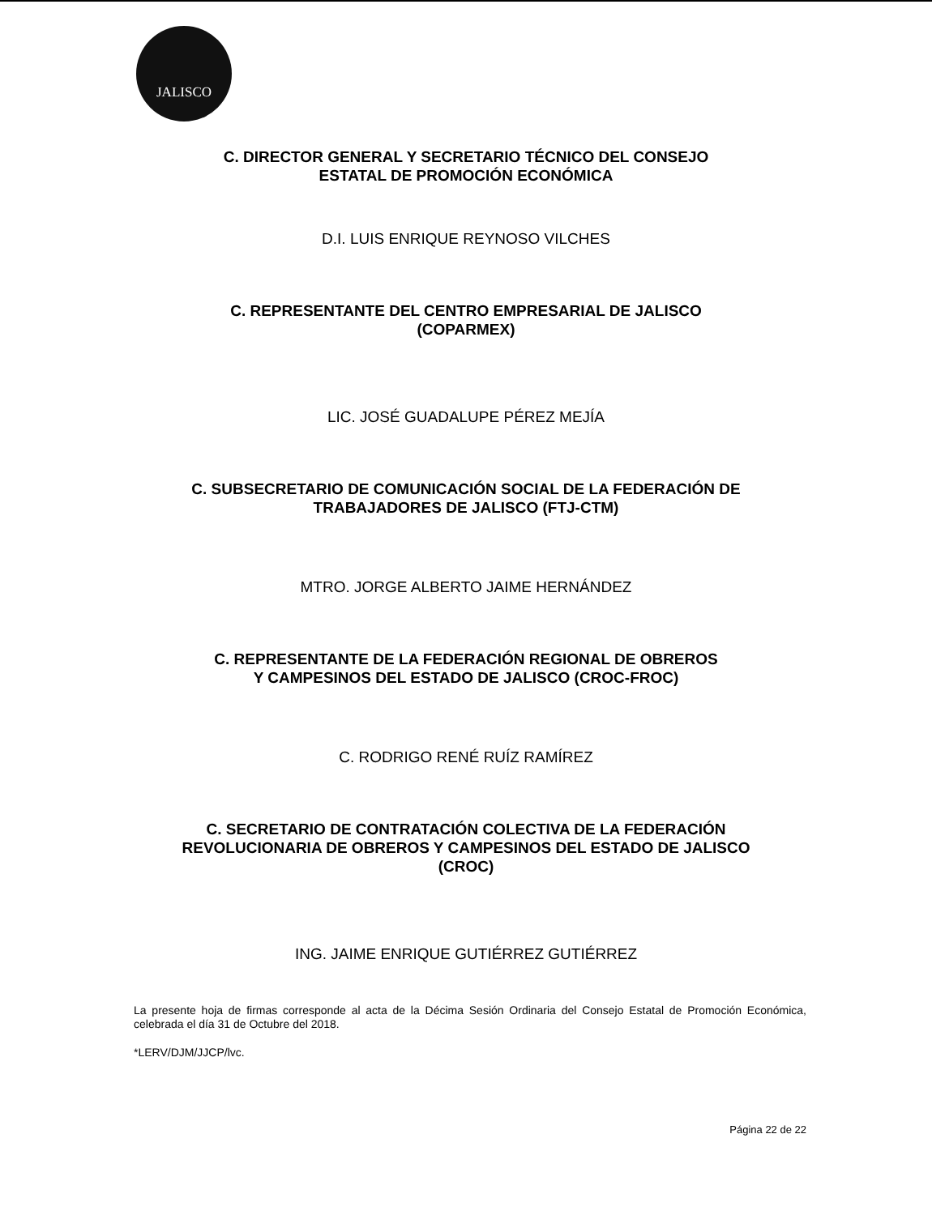JALISCO
C. DIRECTOR GENERAL Y SECRETARIO TÉCNICO DEL CONSEJO
ESTATAL DE PROMOCIÓN ECONÓMICA
D.I. LUIS ENRIQUE REYNOSO VILCHES
C. REPRESENTANTE DEL CENTRO EMPRESARIAL DE JALISCO
(COPARMEX)
LIC. JOSÉ GUADALUPE PÉREZ MEJÍA
C. SUBSECRETARIO DE COMUNICACIÓN SOCIAL DE LA FEDERACIÓN DE
TRABAJADORES DE JALISCO (FTJ-CTM)
MTRO. JORGE ALBERTO JAIME HERNÁNDEZ
C. REPRESENTANTE DE LA FEDERACIÓN REGIONAL DE OBREROS
Y CAMPESINOS DEL ESTADO DE JALISCO (CROC-FROC)
C. RODRIGO RENÉ RUÍZ RAMÍREZ
C. SECRETARIO DE CONTRATACIÓN COLECTIVA DE LA FEDERACIÓN
REVOLUCIONARIA DE OBREROS Y CAMPESINOS DEL ESTADO DE JALISCO
(CROC)
ING. JAIME ENRIQUE GUTIÉRREZ GUTIÉRREZ
La presente hoja de firmas corresponde al acta de la Décima Sesión Ordinaria del Consejo Estatal de Promoción Económica, celebrada el día 31 de Octubre del 2018.
*LERV/DJM/JJCP/lvc.
Página 22 de 22